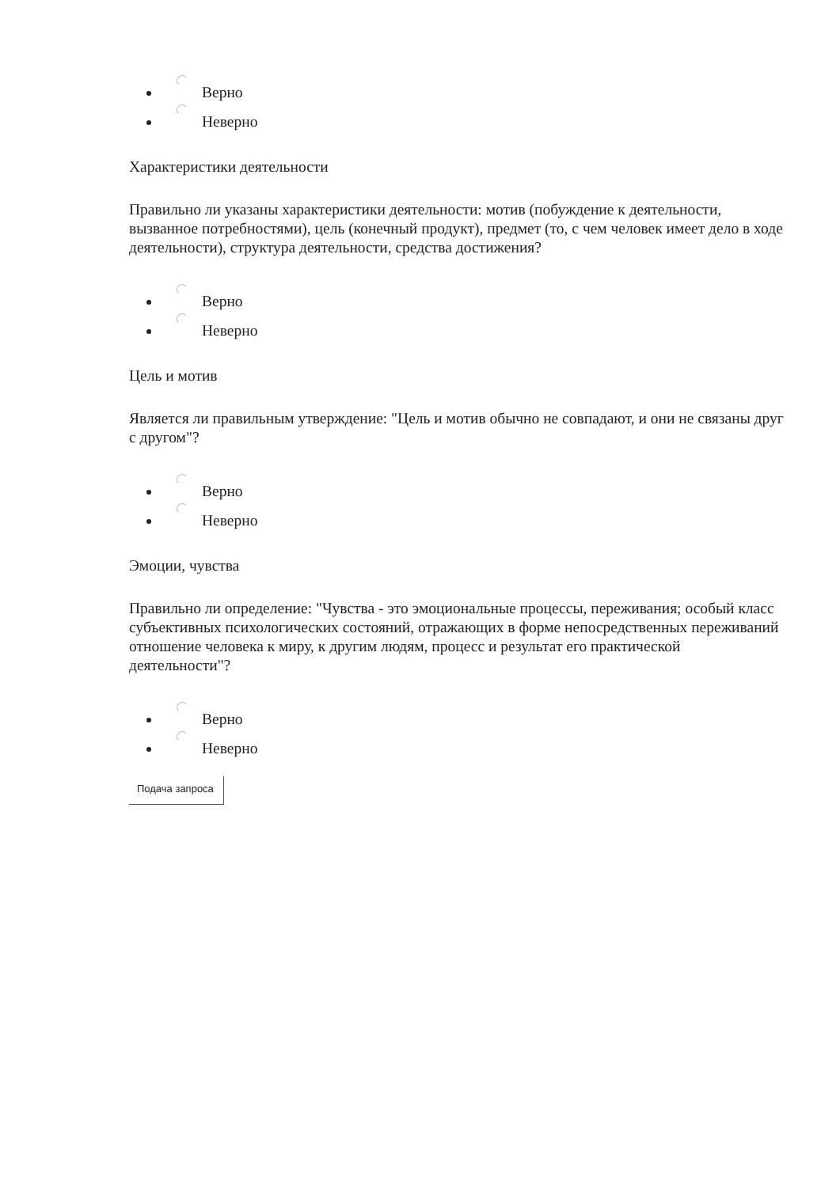Верно
Неверно
Характеристики деятельности
Правильно ли указаны характеристики деятельности: мотив (побуждение к деятельности, вызванное потребностями), цель (конечный продукт), предмет (то, с чем человек имеет дело в ходе деятельности), структура деятельности, средства достижения?
Верно
Неверно
Цель и мотив
Является ли правильным утверждение: "Цель и мотив обычно не совпадают, и они не связаны друг с другом"?
Верно
Неверно
Эмоции, чувства
Правильно ли определение: "Чувства - это эмоциональные процессы, переживания; особый класс субъективных психологических состояний, отражающих в форме непосредственных переживаний отношение человека к миру, к другим людям, процесс и результат его практической деятельности"?
Верно
Неверно
Подача запроса